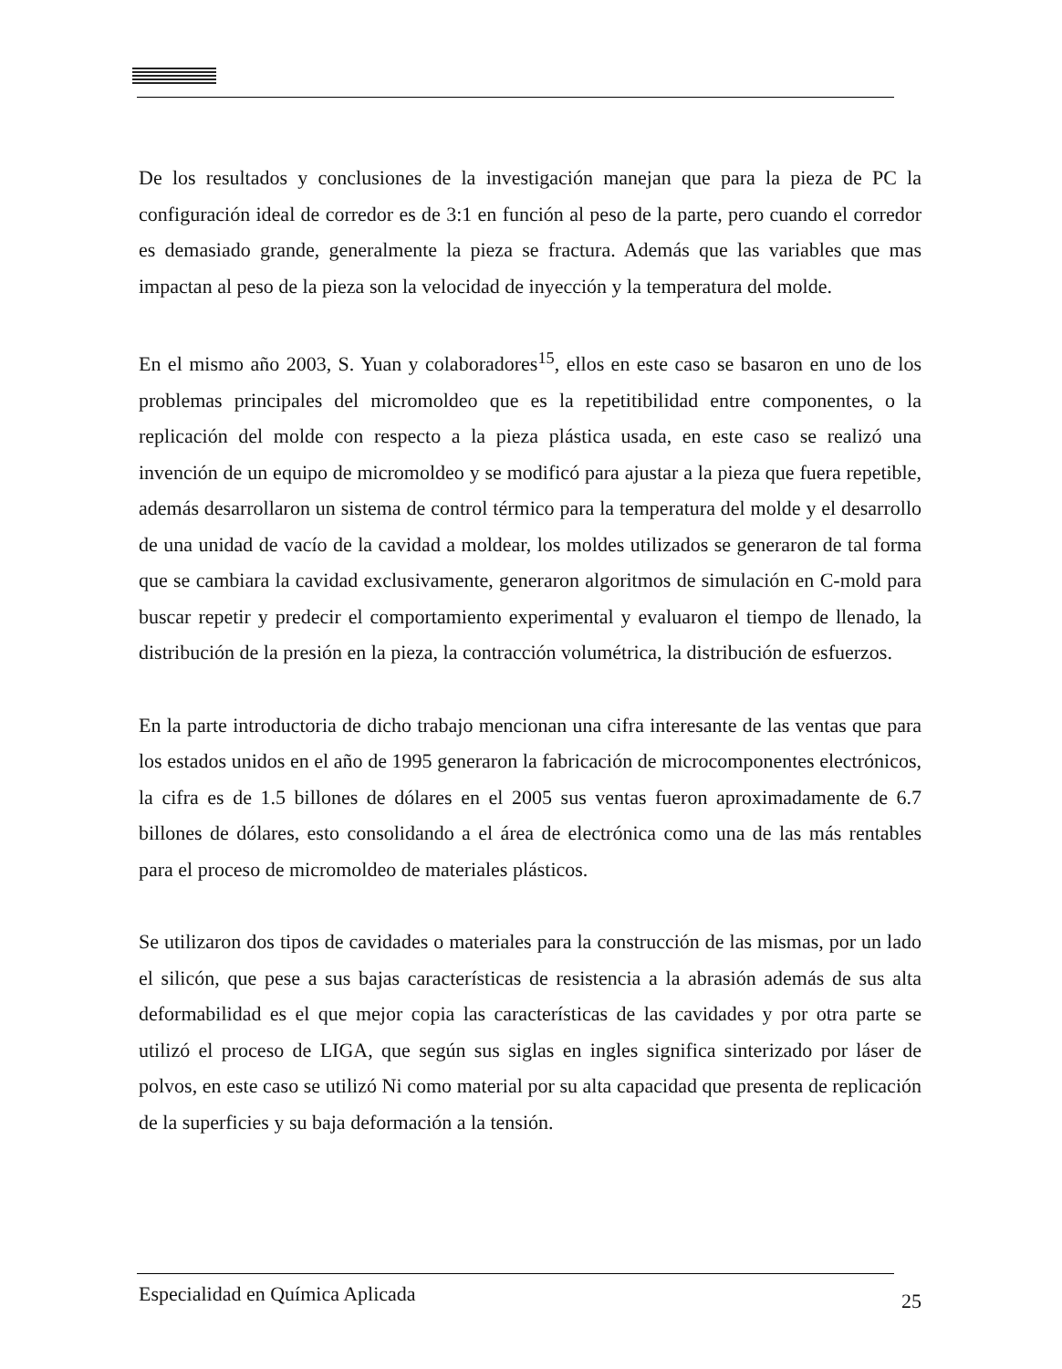De los resultados y conclusiones de la investigación manejan que para la pieza de PC la configuración ideal de corredor es de 3:1 en función al peso de la parte, pero cuando el corredor es demasiado grande, generalmente la pieza se fractura. Además que las variables que mas impactan al peso de la pieza son la velocidad de inyección y la temperatura del molde.
En el mismo año 2003, S. Yuan y colaboradores<sup>15</sup>, ellos en este caso se basaron en uno de los problemas principales del micromoldeo que es la repetitibilidad entre componentes, o la replicación del molde con respecto a la pieza plástica usada, en este caso se realizó una invención de un equipo de micromoldeo y se modificó para ajustar a la pieza que fuera repetible, además desarrollaron un sistema de control térmico para la temperatura del molde y el desarrollo de una unidad de vacío de la cavidad a moldear, los moldes utilizados se generaron de tal forma que se cambiara la cavidad exclusivamente, generaron algoritmos de simulación en C-mold para buscar repetir y predecir el comportamiento experimental y evaluaron el tiempo de llenado, la distribución de la presión en la pieza, la contracción volumétrica, la distribución de esfuerzos.
En la parte introductoria de dicho trabajo mencionan una cifra interesante de las ventas que para los estados unidos en el año de 1995 generaron la fabricación de microcomponentes electrónicos, la cifra es de 1.5 billones de dólares en el 2005 sus ventas fueron aproximadamente de 6.7 billones de dólares, esto consolidando a el área de electrónica como una de las más rentables para el proceso de micromoldeo de materiales plásticos.
Se utilizaron dos tipos de cavidades o materiales para la construcción de las mismas, por un lado el silicón, que pese a sus bajas características de resistencia a la abrasión además de sus alta deformabilidad es el que mejor copia las características de las cavidades y por otra parte se utilizó el proceso de LIGA, que según sus siglas en ingles significa sinterizado por láser de polvos, en este caso se utilizó Ni como material por su alta capacidad que presenta de replicación de la superficies y su baja deformación a la tensión.
Especialidad en Química Aplicada 25